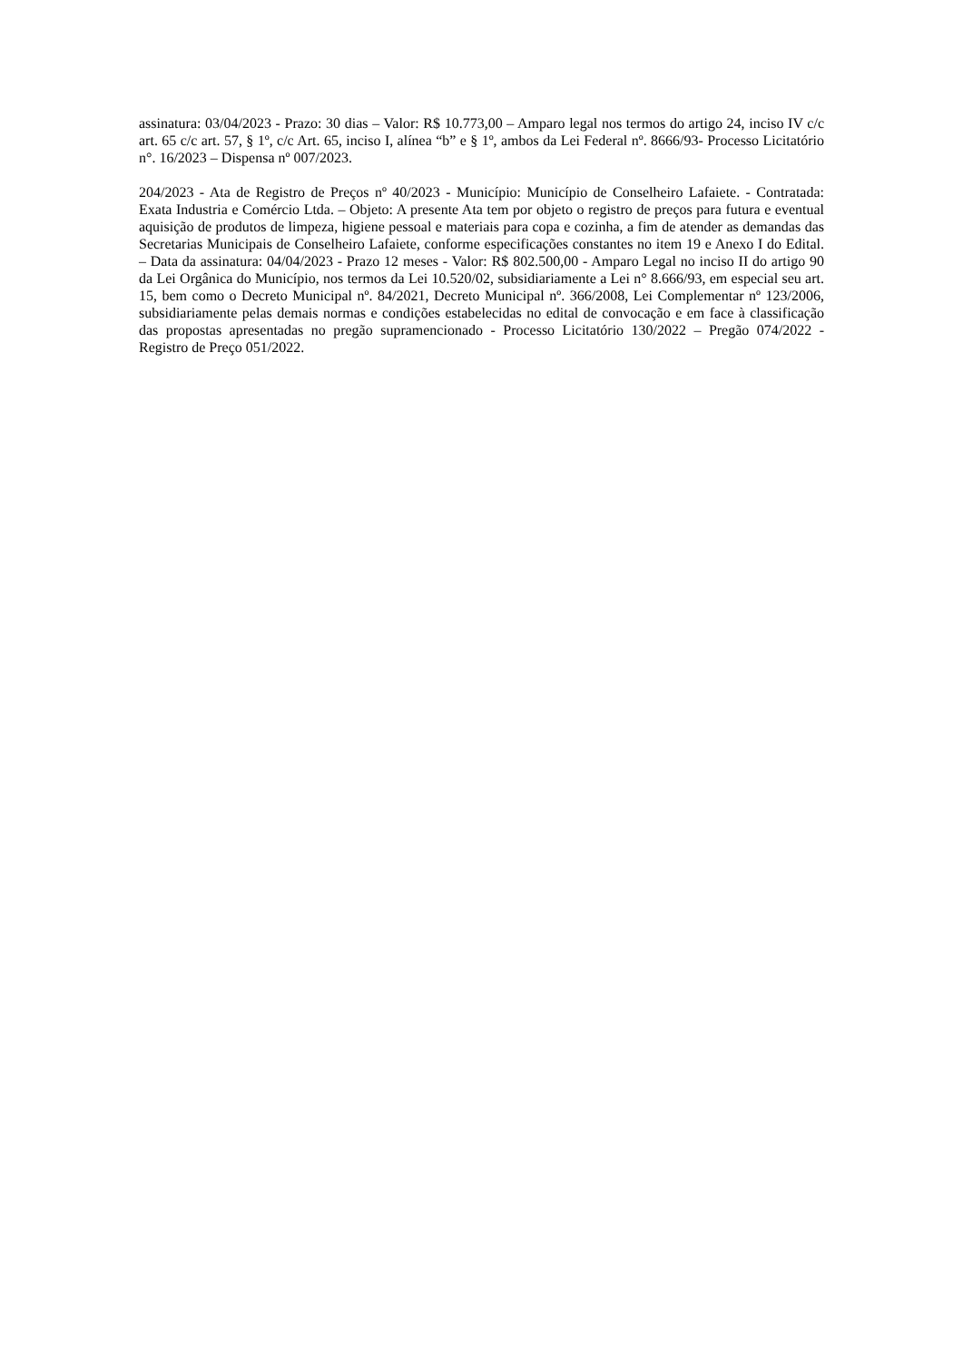assinatura: 03/04/2023 - Prazo: 30 dias – Valor: R$ 10.773,00 – Amparo legal nos termos do artigo 24, inciso IV c/c art. 65 c/c art. 57, § 1º, c/c Art. 65, inciso I, alínea “b” e § 1º, ambos da Lei Federal nº. 8666/93- Processo Licitatório n°. 16/2023 – Dispensa nº 007/2023.
204/2023 - Ata de Registro de Preços nº 40/2023 - Município: Município de Conselheiro Lafaiete. - Contratada: Exata Industria e Comércio Ltda. – Objeto: A presente Ata tem por objeto o registro de preços para futura e eventual aquisição de produtos de limpeza, higiene pessoal e materiais para copa e cozinha, a fim de atender as demandas das Secretarias Municipais de Conselheiro Lafaiete, conforme especificações constantes no item 19 e Anexo I do Edital. – Data da assinatura: 04/04/2023 - Prazo 12 meses - Valor: R$ 802.500,00 - Amparo Legal no inciso II do artigo 90 da Lei Orgânica do Município, nos termos da Lei 10.520/02, subsidiariamente a Lei n° 8.666/93, em especial seu art. 15, bem como o Decreto Municipal nº. 84/2021, Decreto Municipal nº. 366/2008, Lei Complementar nº 123/2006, subsidiariamente pelas demais normas e condições estabelecidas no edital de convocação e em face à classificação das propostas apresentadas no pregão supramencionado - Processo Licitatório 130/2022 – Pregão 074/2022 - Registro de Preço 051/2022.